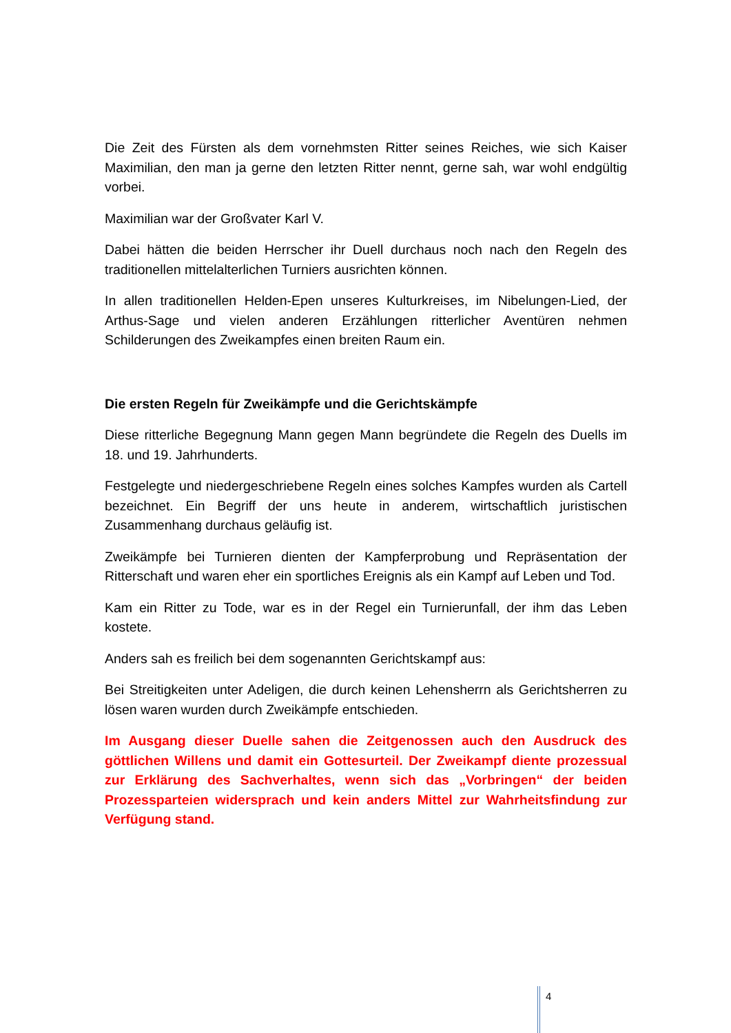Die Zeit des Fürsten als dem vornehmsten Ritter seines Reiches, wie sich Kaiser Maximilian, den man ja gerne den letzten Ritter nennt, gerne sah, war wohl endgültig vorbei.
Maximilian war der Großvater Karl V.
Dabei hätten die beiden Herrscher ihr Duell durchaus noch nach den Regeln des traditionellen mittelalterlichen Turniers ausrichten können.
In allen traditionellen Helden-Epen unseres Kulturkreises, im Nibelungen-Lied, der Arthus-Sage und vielen anderen Erzählungen ritterlicher Aventüren nehmen Schilderungen des Zweikampfes einen breiten Raum ein.
Die ersten Regeln für Zweikämpfe und die Gerichtskämpfe
Diese ritterliche Begegnung Mann gegen Mann begründete die Regeln des Duells im 18. und 19. Jahrhunderts.
Festgelegte und niedergeschriebene Regeln eines solches Kampfes wurden als Cartell bezeichnet. Ein Begriff der uns heute in anderem, wirtschaftlich juristischen Zusammenhang durchaus geläufig ist.
Zweikämpfe bei Turnieren dienten der Kampferprobung und Repräsentation der Ritterschaft und waren eher ein sportliches Ereignis als ein Kampf auf Leben und Tod.
Kam ein Ritter zu Tode, war es in der Regel ein Turnierunfall, der ihm das Leben kostete.
Anders sah es freilich bei dem sogenannten Gerichtskampf aus:
Bei Streitigkeiten unter Adeligen, die durch keinen Lehensherrn als Gerichtsherren zu lösen waren wurden durch Zweikämpfe entschieden.
Im Ausgang dieser Duelle sahen die Zeitgenossen auch den Ausdruck des göttlichen Willens und damit ein Gottesurteil. Der Zweikampf diente prozessual zur Erklärung des Sachverhaltes, wenn sich das „Vorbringen“ der beiden Prozessparteien widersprach und kein anders Mittel zur Wahrheitsfindung zur Verfügung stand.
4